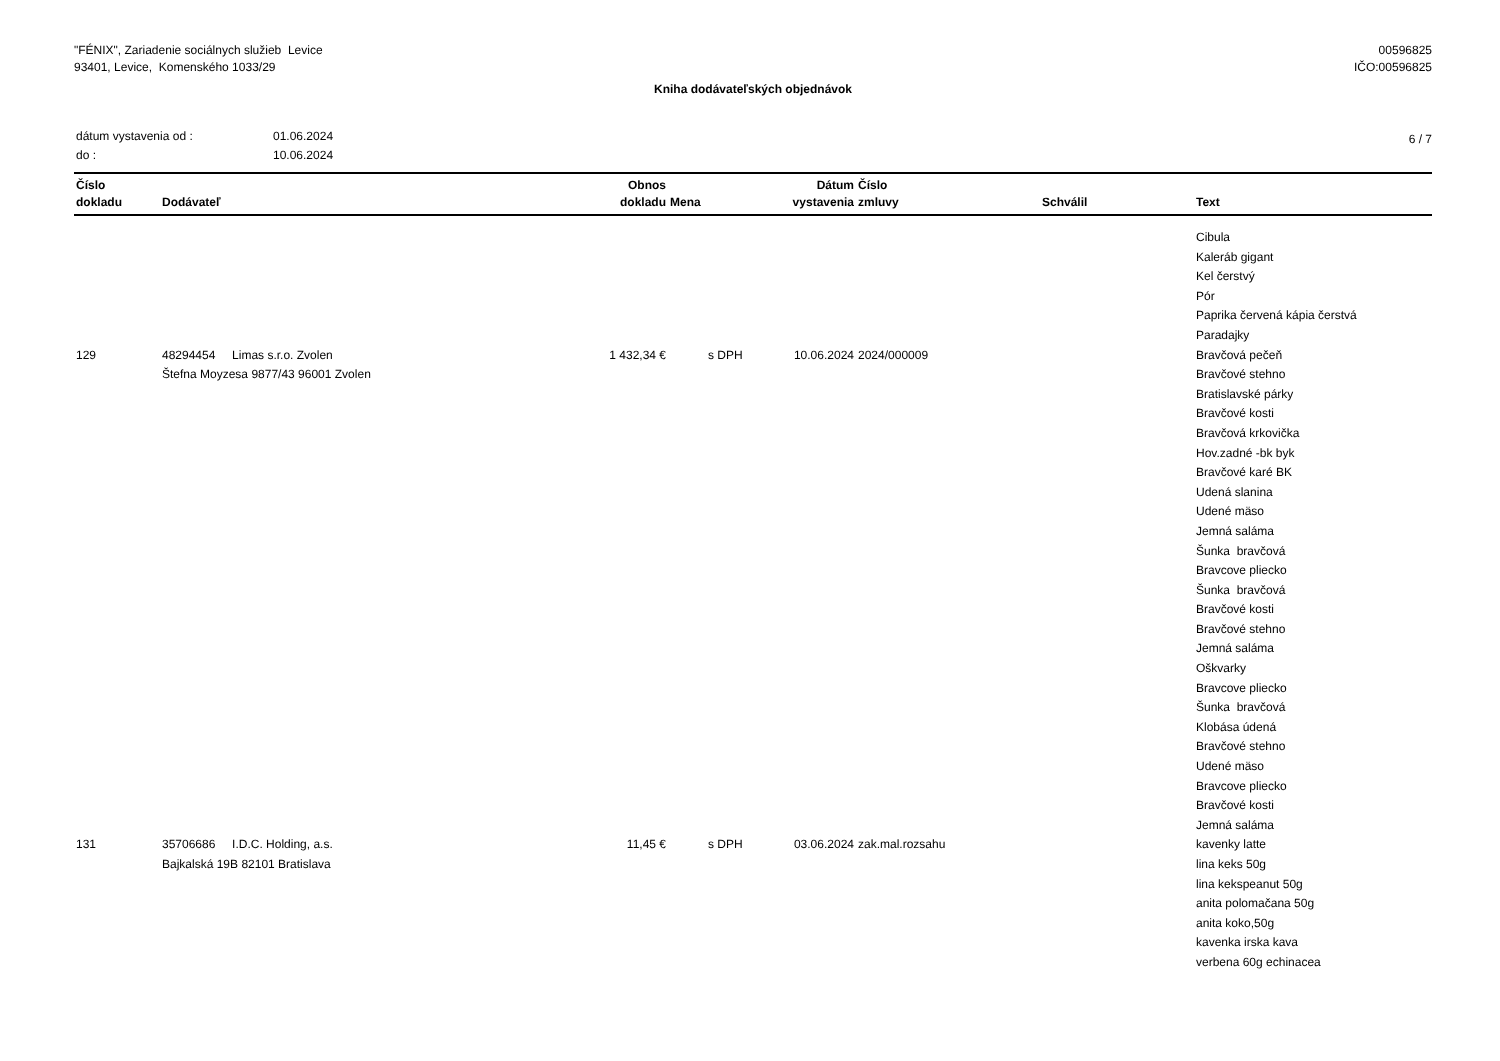"FÉNIX", Zariadenie sociálnych služieb Levice
93401, Levice, Komenského 1033/29
00596825
IČO:00596825
Kniha dodávateľských objednávok
| dátum vystavenia od : | 01.06.2024 |
| do : | 10.06.2024 |
6 / 7
| Číslo dokladu | Dodávateľ | Obnos dokladu | Mena | Dátum vystavenia | Číslo zmluvy | Schválil | Text |
| --- | --- | --- | --- | --- | --- | --- | --- |
| | | | | | | | Cibula Kaleráb gigant Kel čerstvý Pór Paprika červená kápia čerstvá Paradajky |
| 129 | 48294454 Limas s.r.o. Zvolen Štefna Moyzesa 9877/43 96001 Zvolen | 1 432,34 € | s DPH | 10.06.2024 | 2024/000009 | | Bravčová pečeň Bravčové stehno Bratislavské párky Bravčové kosti Bravčová krkovička Hov.zadné -bk byk Bravčové karé BK Udená slanina Udené mäso Jemná saláma Šunka bravčová Bravcove pliecko Šunka bravčová Bravčové kosti Bravčové stehno Jemná saláma Oškvarky Bravcove pliecko Šunka bravčová Klobása údená Bravčové stehno Udené mäso Bravcove pliecko Bravčové kosti Jemná saláma |
| 131 | 35706686 I.D.C. Holding, a.s. Bajkalská 19B 82101 Bratislava | 11,45 € | s DPH | 03.06.2024 | zak.mal.rozsahu | | kavenky latte lina keks 50g lina kekspeanut 50g anita polomačana 50g anita koko,50g kavenka irska kava verbena 60g echinacea |